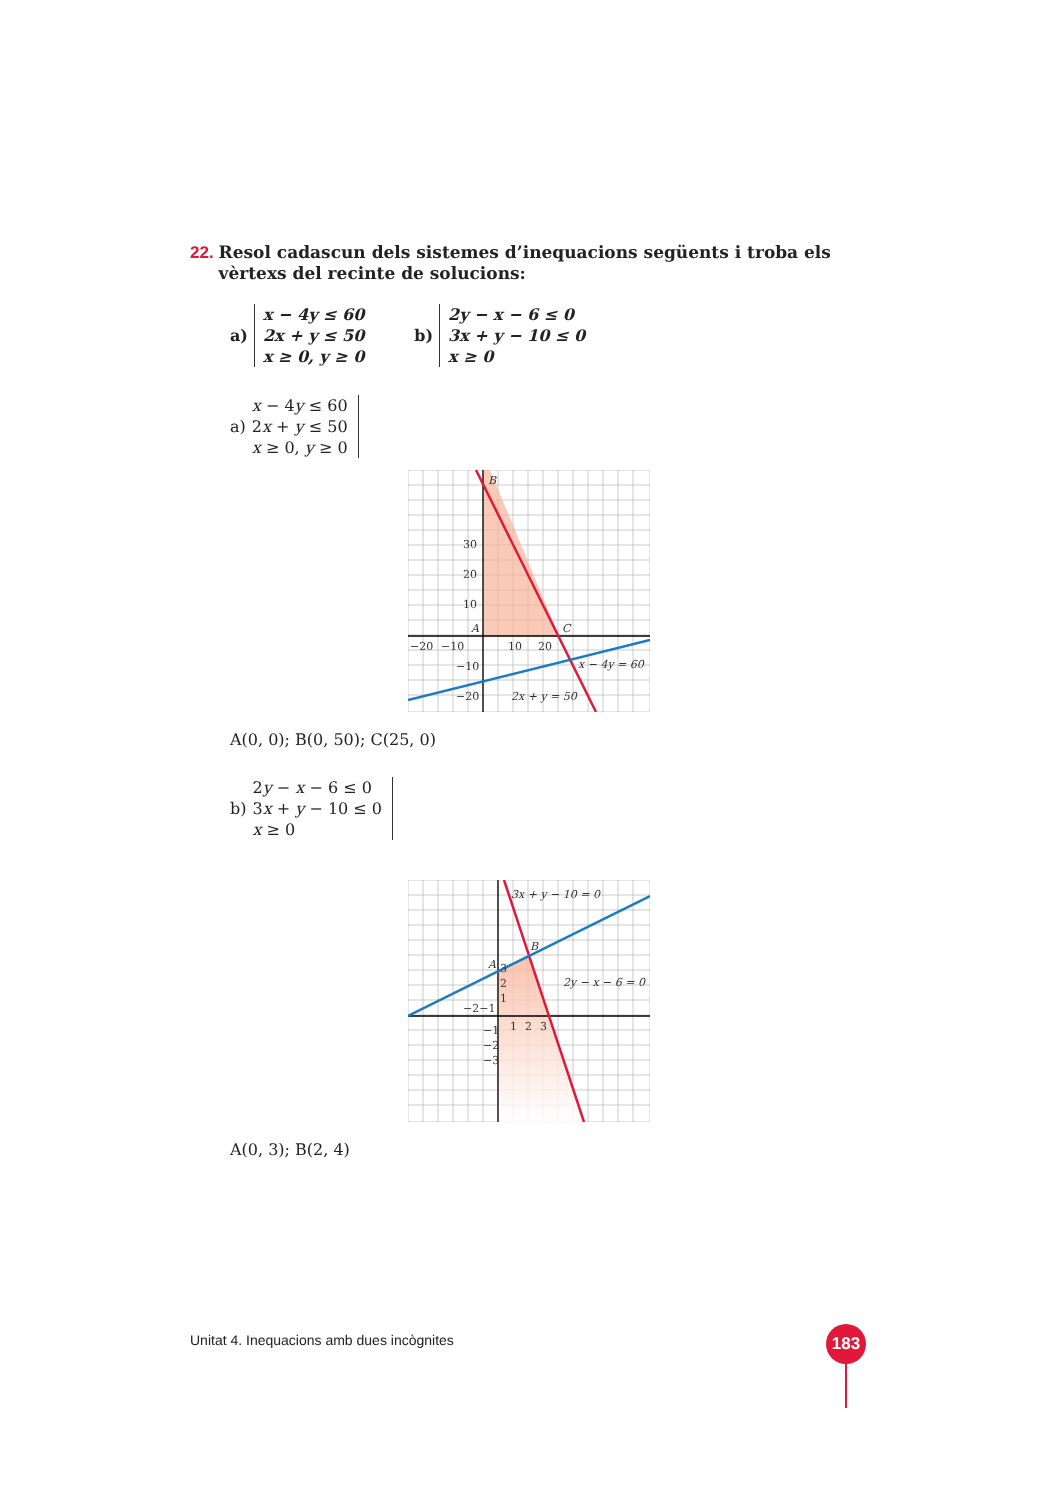22. Resol cadascun dels sistemes d’inequacions següents i troba els vèrtexs del recinte de solucions:
a)
x − 4y ≤ 60
2x + y ≤ 50
x ≥ 0, y ≥ 0
b)
2y − x − 6 ≤ 0
3x + y − 10 ≤ 0
x ≥ 0
a)
x − 4y ≤ 60
2x + y ≤ 50
x ≥ 0, y ≥ 0
B
A
C
30
20
10
−20
−10
10
20
−10
−20
x − 4y = 60
2x + y = 50
A(0, 0); B(0, 50); C(25, 0)
b)
2y − x − 6 ≤ 0
3x + y − 10 ≤ 0
x ≥ 0
3x + y − 10 = 0
2y − x − 6 = 0
B
A
3
2
1
−2−1
1
2
3
−1
−2
−3
A(0, 3); B(2, 4)
Unitat 4. Inequacions amb dues incògnites
183